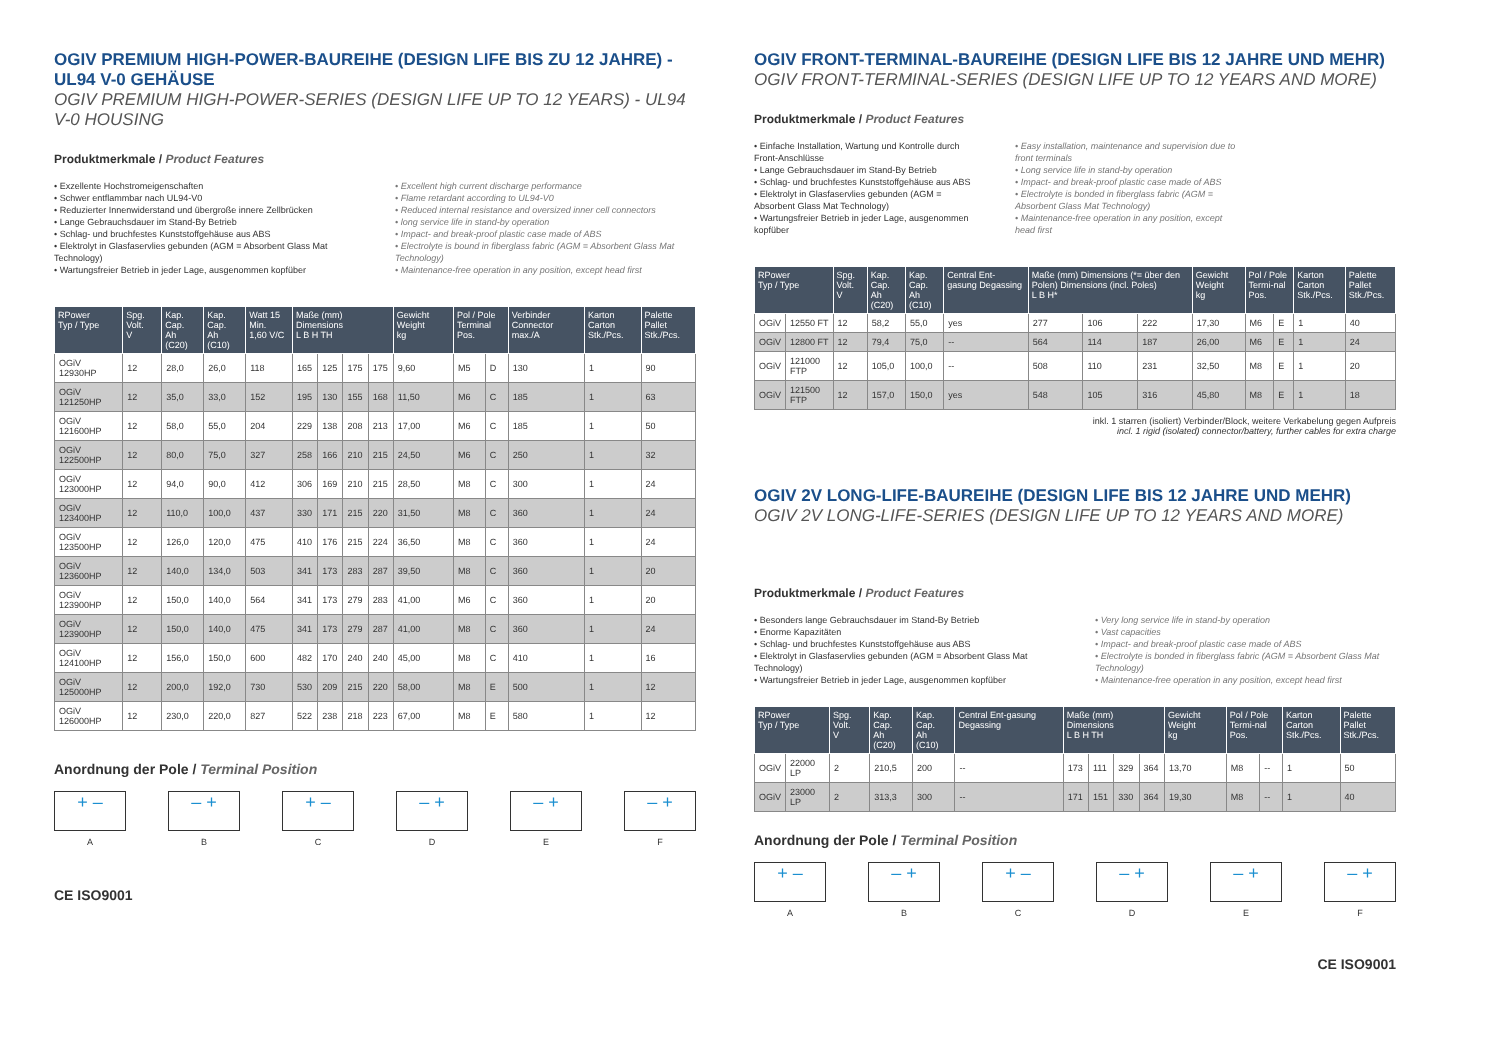OGIV PREMIUM HIGH-POWER-BAUREIHE (DESIGN LIFE BIS ZU 12 JAHRE) - UL94 V-0 GEHÄUSE
OGIV PREMIUM HIGH-POWER-SERIES (DESIGN LIFE UP TO 12 YEARS) - UL94 V-0 HOUSING
Produktmerkmale / Product Features
• Exzellente Hochstromeigenschaften
• Schwer entflammbar nach UL94-V0
• Reduzierter Innenwiderstand und übergroße innere Zellbrücken
• Lange Gebrauchsdauer im Stand-By Betrieb
• Schlag- und bruchfestes Kunststoffgehäuse aus ABS
• Elektrolyt in Glasfaservlies gebunden (AGM = Absorbent Glass Mat Technology)
• Wartungsfreier Betrieb in jeder Lage, ausgenommen kopfüber
• Excellent high current discharge performance
• Flame retardant according to UL94-V0
• Reduced internal resistance and oversized inner cell connectors
• long service life in stand-by operation
• Impact- and break-proof plastic case made of ABS
• Electrolyte is bound in fiberglass fabric (AGM = Absorbent Glass Mat Technology)
• Maintenance-free operation in any position, except head first
| RPower Typ / Type | Spg. Volt. V | Kap. Cap. Ah (C20) | Kap. Cap. Ah (C10) | Watt 15 Min. 1,60 V/C | Maße (mm) Dimensions L B H TH | | | | Gewicht Weight kg | Pol / Pole Terminal Pos. | | Verbinder Connector max./A | Karton Carton Stk./Pcs. | Palette Pallet Stk./Pcs. |
| --- | --- | --- | --- | --- | --- | --- | --- | --- | --- | --- | --- | --- | --- | --- |
| OGiV 12930HP | 12 | 28,0 | 26,0 | 118 | 165 | 125 | 175 | 175 | 9,60 | M5 | D | 130 | 1 | 90 |
| OGiV 121250HP | 12 | 35,0 | 33,0 | 152 | 195 | 130 | 155 | 168 | 11,50 | M6 | C | 185 | 1 | 63 |
| OGiV 121600HP | 12 | 58,0 | 55,0 | 204 | 229 | 138 | 208 | 213 | 17,00 | M6 | C | 185 | 1 | 50 |
| OGiV 122500HP | 12 | 80,0 | 75,0 | 327 | 258 | 166 | 210 | 215 | 24,50 | M6 | C | 250 | 1 | 32 |
| OGiV 123000HP | 12 | 94,0 | 90,0 | 412 | 306 | 169 | 210 | 215 | 28,50 | M8 | C | 300 | 1 | 24 |
| OGiV 123400HP | 12 | 110,0 | 100,0 | 437 | 330 | 171 | 215 | 220 | 31,50 | M8 | C | 360 | 1 | 24 |
| OGiV 123500HP | 12 | 126,0 | 120,0 | 475 | 410 | 176 | 215 | 224 | 36,50 | M8 | C | 360 | 1 | 24 |
| OGiV 123600HP | 12 | 140,0 | 134,0 | 503 | 341 | 173 | 283 | 287 | 39,50 | M8 | C | 360 | 1 | 20 |
| OGiV 123900HP | 12 | 150,0 | 140,0 | 564 | 341 | 173 | 279 | 283 | 41,00 | M6 | C | 360 | 1 | 20 |
| OGiV 123900HP | 12 | 150,0 | 140,0 | 475 | 341 | 173 | 279 | 287 | 41,00 | M8 | C | 360 | 1 | 24 |
| OGiV 124100HP | 12 | 156,0 | 150,0 | 600 | 482 | 170 | 240 | 240 | 45,00 | M8 | C | 410 | 1 | 16 |
| OGiV 125000HP | 12 | 200,0 | 192,0 | 730 | 530 | 209 | 215 | 220 | 58,00 | M8 | E | 500 | 1 | 12 |
| OGiV 126000HP | 12 | 230,0 | 220,0 | 827 | 522 | 238 | 218 | 223 | 67,00 | M8 | E | 580 | 1 | 12 |
Anordnung der Pole / Terminal Position
+ –
A
– +
B
+ –
C
– +
D
– +
E
– +
F
CE ISO9001
OGIV FRONT-TERMINAL-BAUREIHE (DESIGN LIFE BIS 12 JAHRE UND MEHR)
OGIV FRONT-TERMINAL-SERIES (DESIGN LIFE UP TO 12 YEARS AND MORE)
Produktmerkmale / Product Features
• Einfache Installation, Wartung und Kontrolle durch Front-Anschlüsse
• Lange Gebrauchsdauer im Stand-By Betrieb
• Schlag- und bruchfestes Kunststoffgehäuse aus ABS
• Elektrolyt in Glasfaservlies gebunden (AGM = Absorbent Glass Mat Technology)
• Wartungsfreier Betrieb in jeder Lage, ausgenommen kopfüber
• Easy installation, maintenance and supervision due to front terminals
• Long service life in stand-by operation
• Impact- and break-proof plastic case made of ABS
• Electrolyte is bonded in fiberglass fabric (AGM = Absorbent Glass Mat Technology)
• Maintenance-free operation in any position, except head first
| RPower Typ / Type | | Spg. Volt. V | Kap. Cap. Ah (C20) | Kap. Cap. Ah (C10) | Central Ent-gasung Degassing | Maße (mm) Dimensions (*= über den Polen) Dimensions (incl. Poles) L B H* | | | Gewicht Weight kg | Pol / Pole Termi-nal Pos. | | Karton Carton Stk./Pcs. | Palette Pallet Stk./Pcs. |
| --- | --- | --- | --- | --- | --- | --- | --- | --- | --- | --- | --- | --- | --- |
| OGiV | 12550 FT | 12 | 58,2 | 55,0 | yes | 277 | 106 | 222 | 17,30 | M6 | E | 1 | 40 |
| OGiV | 12800 FT | 12 | 79,4 | 75,0 | -- | 564 | 114 | 187 | 26,00 | M6 | E | 1 | 24 |
| OGiV | 121000 FTP | 12 | 105,0 | 100,0 | -- | 508 | 110 | 231 | 32,50 | M8 | E | 1 | 20 |
| OGiV | 121500 FTP | 12 | 157,0 | 150,0 | yes | 548 | 105 | 316 | 45,80 | M8 | E | 1 | 18 |
inkl. 1 starren (isoliert) Verbinder/Block, weitere Verkabelung gegen Aufpreis
incl. 1 rigid (isolated) connector/battery, further cables for extra charge
OGIV 2V LONG-LIFE-BAUREIHE (DESIGN LIFE BIS 12 JAHRE UND MEHR)
OGIV 2V LONG-LIFE-SERIES (DESIGN LIFE UP TO 12 YEARS AND MORE)
Produktmerkmale / Product Features
• Besonders lange Gebrauchsdauer im Stand-By Betrieb
• Enorme Kapazitäten
• Schlag- und bruchfestes Kunststoffgehäuse aus ABS
• Elektrolyt in Glasfaservlies gebunden (AGM = Absorbent Glass Mat Technology)
• Wartungsfreier Betrieb in jeder Lage, ausgenommen kopfüber
• Very long service life in stand-by operation
• Vast capacities
• Impact- and break-proof plastic case made of ABS
• Electrolyte is bonded in fiberglass fabric (AGM = Absorbent Glass Mat Technology)
• Maintenance-free operation in any position, except head first
| RPower Typ / Type | | Spg. Volt. V | Kap. Cap. Ah (C20) | Kap. Cap. Ah (C10) | Central Ent-gasung Degassing | Maße (mm) Dimensions L B H TH | | | | Gewicht Weight kg | Pol / Pole Termi-nal Pos. | | Karton Carton Stk./Pcs. | Palette Pallet Stk./Pcs. |
| --- | --- | --- | --- | --- | --- | --- | --- | --- | --- | --- | --- | --- | --- | --- |
| OGiV | 22000 LP | 2 | 210,5 | 200 | -- | 173 | 111 | 329 | 364 | 13,70 | M8 | -- | 1 | 50 |
| OGiV | 23000 LP | 2 | 313,3 | 300 | -- | 171 | 151 | 330 | 364 | 19,30 | M8 | -- | 1 | 40 |
Anordnung der Pole / Terminal Position
+ –
A
– +
B
+ –
C
– +
D
– +
E
– +
F
CE ISO9001